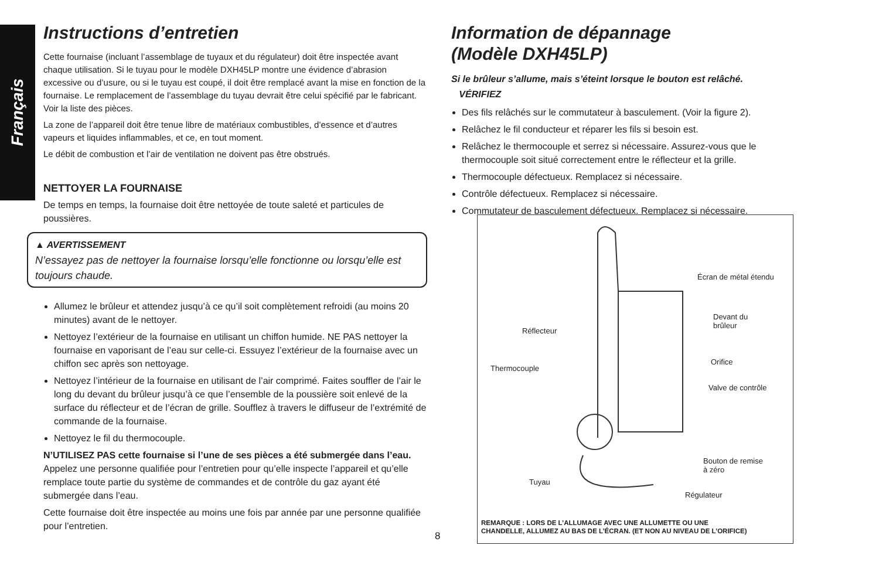Français
Instructions d’entretien
Cette fournaise (incluant l’assemblage de tuyaux et du régulateur) doit être inspectée avant chaque utilisation. Si le tuyau pour le modèle DXH45LP montre une évidence d’abrasion excessive ou d’usure, ou si le tuyau est coupé, il doit être remplacé avant la mise en fonction de la fournaise. Le remplacement de l’assemblage du tuyau devrait être celui spécifié par le fabricant. Voir la liste des pièces.
La zone de l’appareil doit être tenue libre de matériaux combustibles, d’essence et d’autres vapeurs et liquides inflammables, et ce, en tout moment.
Le débit de combustion et l’air de ventilation ne doivent pas être obstrués.
NETTOYER LA FOURNAISE
De temps en temps, la fournaise doit être nettoyée de toute saleté et particules de poussières.
▲ AVERTISSEMENT
N’essayez pas de nettoyer la fournaise lorsqu’elle fonctionne ou lorsqu’elle est toujours chaude.
Allumez le brûleur et attendez jusqu’à ce qu’il soit complètement refroidi (au moins 20 minutes) avant de le nettoyer.
Nettoyez l’extérieur de la fournaise en utilisant un chiffon humide. NE PAS nettoyer la fournaise en vaporisant de l’eau sur celle-ci. Essuyez l’extérieur de la fournaise avec un chiffon sec après son nettoyage.
Nettoyez l’intérieur de la fournaise en utilisant de l’air comprimé. Faites souffler de l’air le long du devant du brûleur jusqu’à ce que l’ensemble de la poussière soit enlevé de la surface du réflecteur et de l’écran de grille. Soufflez à travers le diffuseur de l’extrémité de commande de la fournaise.
Nettoyez le fil du thermocouple.
N’UTILISEZ PAS cette fournaise si l’une de ses pièces a été submergée dans l’eau. Appelez une personne qualifiée pour l’entretien pour qu’elle inspecte l’appareil et qu’elle remplace toute partie du système de commandes et de contrôle du gaz ayant été submergée dans l’eau.
Cette fournaise doit être inspectée au moins une fois par année par une personne qualifiée pour l’entretien.
Information de dépannage
(Modèle DXH45LP)
Si le brûleur s’allume, mais s’éteint lorsque le bouton est relâché.
VÉRIFIEZ
Des fils relâchés sur le commutateur à basculement. (Voir la figure 2).
Relâchez le fil conducteur et réparer les fils si besoin est.
Relâchez le thermocouple et serrez si nécessaire. Assurez-vous que le thermocouple soit situé correctement entre le réflecteur et la grille.
Thermocouple défectueux. Remplacez si nécessaire.
Contrôle défectueux. Remplacez si nécessaire.
Commutateur de basculement défectueux. Remplacez si nécessaire.
Écran de métal étendu
Devant du
brûleur
Réflecteur
Orifice
Thermocouple
Valve de contrôle
Bouton de remise
à zéro
Tuyau
Régulateur
REMARQUE : LORS DE L’ALLUMAGE AVEC UNE ALLUMETTE OU UNE
CHANDELLE, ALLUMEZ AU BAS DE L’ÉCRAN. (ET NON AU NIVEAU DE L’ORIFICE)
8